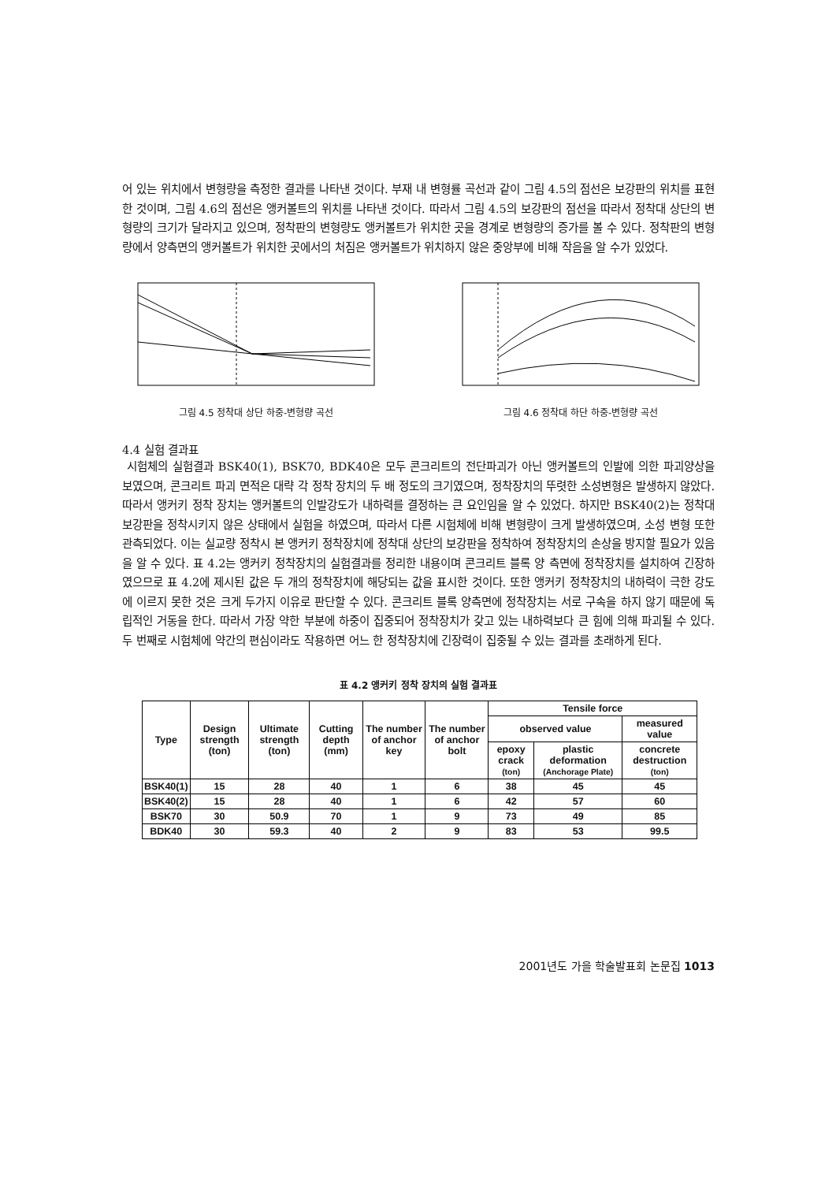어 있는 위치에서 변형량을 측정한 결과를 나타낸 것이다. 부재 내 변형률 곡선과 같이 그림 4.5의 점선은 보강판의 위치를 표현한 것이며, 그림 4.6의 점선은 앵커볼트의 위치를 나타낸 것이다. 따라서 그림 4.5의 보강판의 점선을 따라서 정착대 상단의 변형량의 크기가 달라지고 있으며, 정착판의 변형량도 앵커볼트가 위치한 곳을 경계로 변형량의 증가를 볼 수 있다. 정착판의 변형량에서 양측면의 앵커볼트가 위치한 곳에서의 처짐은 앵커볼트가 위치하지 않은 중앙부에 비해 작음을 알 수가 있었다.
그림 4.5 정착대 상단 하중-변형량 곡선 그림 4.6 정착대 하단 하중-변형량 곡선
4.4 실험 결과표
시험체의 실험결과 BSK40(1), BSK70, BDK40은 모두 콘크리트의 전단파괴가 아닌 앵커볼트의 인발에 의한 파괴양상을 보였으며, 콘크리트 파괴 면적은 대략 각 정착 장치의 두 배 정도의 크기였으며, 정착장치의 뚜렷한 소성변형은 발생하지 않았다. 따라서 앵커키 정착 장치는 앵커볼트의 인발강도가 내하력를 결정하는 큰 요인임을 알 수 있었다. 하지만 BSK40(2)는 정착대 보강판을 정착시키지 않은 상태에서 실험을 하였으며, 따라서 다른 시험체에 비해 변형량이 크게 발생하였으며, 소성 변형 또한 관측되었다. 이는 실교량 정착시 본 앵커키 정착장치에 정착대 상단의 보강판을 정착하여 정착장치의 손상을 방지할 필요가 있음을 알 수 있다. 표 4.2는 앵커키 정착장치의 실험결과를 정리한 내용이며 콘크리트 블록 양 측면에 정착장치를 설치하여 긴장하였으므로 표 4.2에 제시된 값은 두 개의 정착장치에 해당되는 값을 표시한 것이다. 또한 앵커키 정착장치의 내하력이 극한 강도에 이르지 못한 것은 크게 두가지 이유로 판단할 수 있다. 콘크리트 블록 양측면에 정착장치는 서로 구속을 하지 않기 때문에 독립적인 거동을 한다. 따라서 가장 약한 부분에 하중이 집중되어 정착장치가 갖고 있는 내하력보다 큰 힘에 의해 파괴될 수 있다. 두 번째로 시험체에 약간의 편심이라도 작용하면 어느 한 정착장치에 긴장력이 집중될 수 있는 결과를 초래하게 된다.
표 4.2 앵커키 정착 장치의 실험 결과표
| Type | Design strength (ton) | Ultimate strength (ton) | Cutting depth (mm) | The number of anchor key | The number of anchor bolt | Tensile force | | |
| --- | --- | --- | --- | --- | --- | --- | --- | --- |
| | | | | | | observed value | | measured value |
| | | | | | | epoxy crack (ton) | plastic deformation (Anchorage Plate) | concrete destruction (ton) |
| BSK40(1) | 15 | 28 | 40 | 1 | 6 | 38 | 45 | 45 |
| BSK40(2) | 15 | 28 | 40 | 1 | 6 | 42 | 57 | 60 |
| BSK70 | 30 | 50.9 | 70 | 1 | 9 | 73 | 49 | 85 |
| BDK40 | 30 | 59.3 | 40 | 2 | 9 | 83 | 53 | 99.5 |
2001년도 가을 학술발표회 논문집 1013